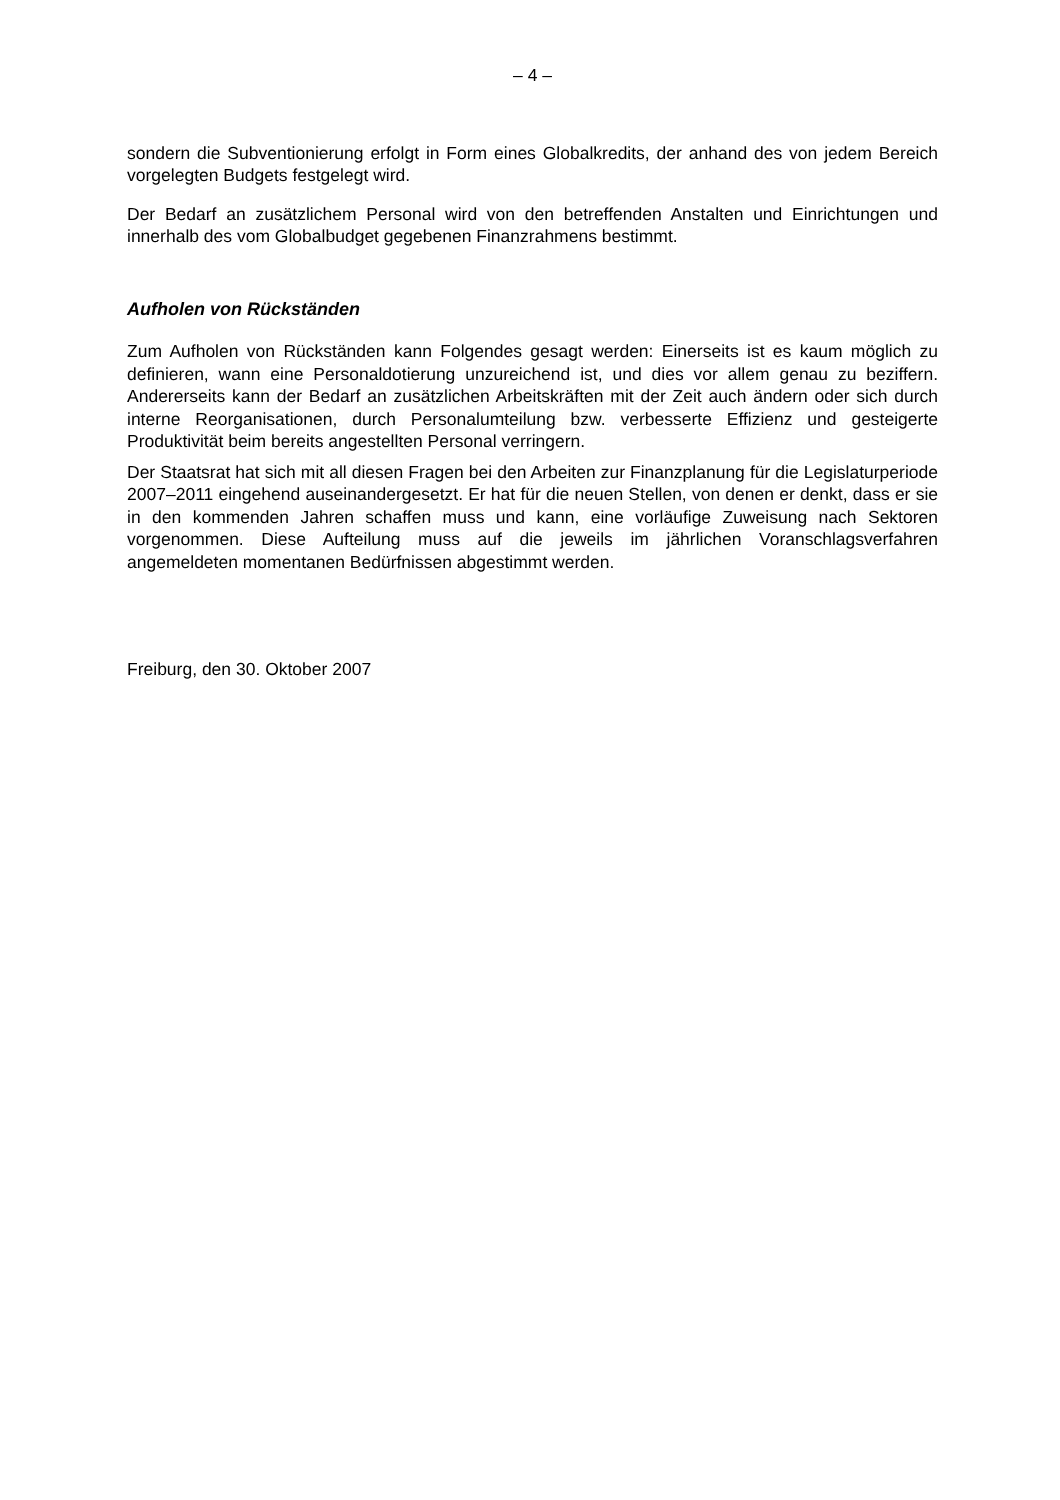– 4 –
sondern die Subventionierung erfolgt in Form eines Globalkredits, der anhand des von jedem Bereich vorgelegten Budgets festgelegt wird.
Der Bedarf an zusätzlichem Personal wird von den betreffenden Anstalten und Einrichtungen und innerhalb des vom Globalbudget gegebenen Finanzrahmens bestimmt.
Aufholen von Rückständen
Zum Aufholen von Rückständen kann Folgendes gesagt werden: Einerseits ist es kaum möglich zu definieren, wann eine Personaldotierung unzureichend ist, und dies vor allem genau zu beziffern. Andererseits kann der Bedarf an zusätzlichen Arbeitskräften mit der Zeit auch ändern oder sich durch interne Reorganisationen, durch Personalumteilung bzw. verbesserte Effizienz und gesteigerte Produktivität beim bereits angestellten Personal verringern.
Der Staatsrat hat sich mit all diesen Fragen bei den Arbeiten zur Finanzplanung für die Legislaturperiode 2007–2011 eingehend auseinandergesetzt. Er hat für die neuen Stellen, von denen er denkt, dass er sie in den kommenden Jahren schaffen muss und kann, eine vorläufige Zuweisung nach Sektoren vorgenommen. Diese Aufteilung muss auf die jeweils im jährlichen Voranschlagsverfahren angemeldeten momentanen Bedürfnissen abgestimmt werden.
Freiburg, den 30. Oktober 2007